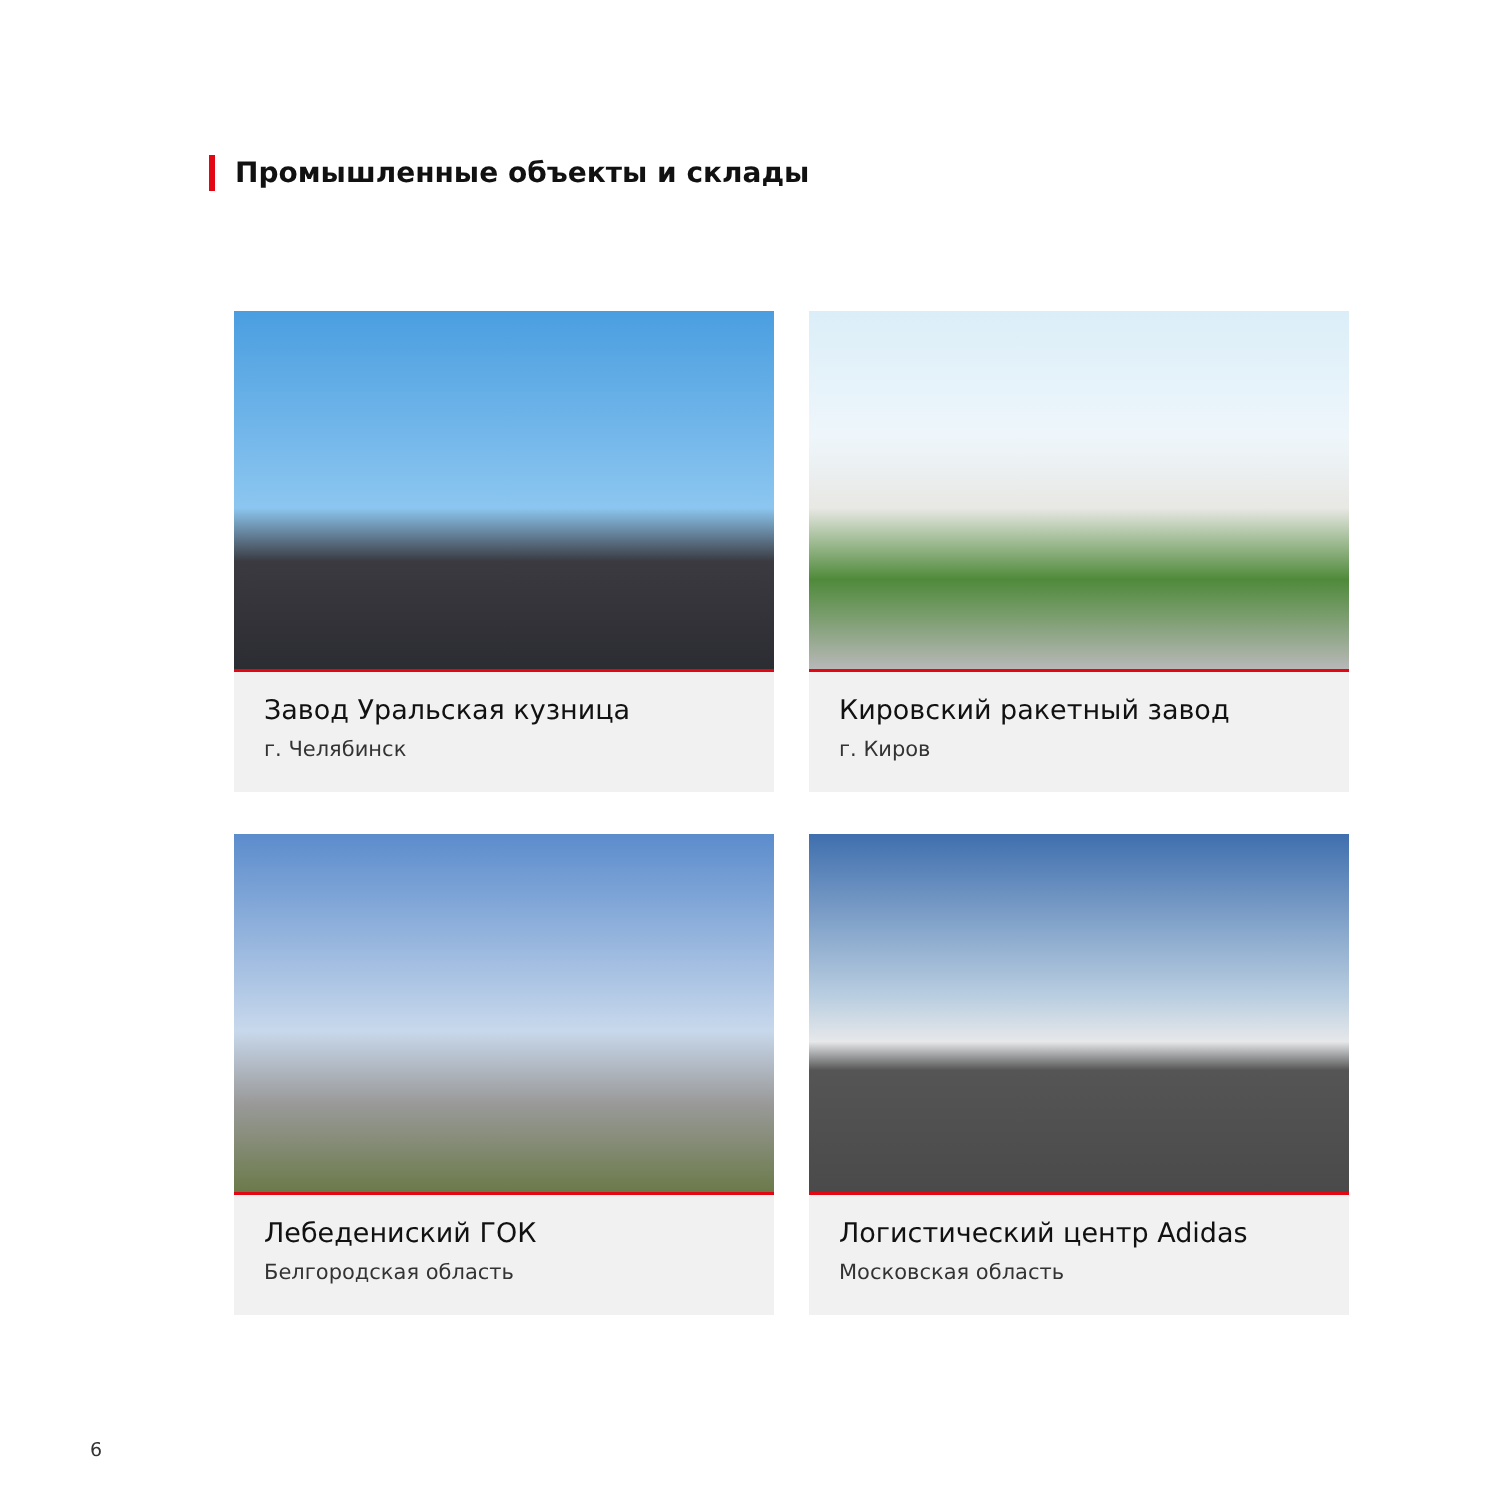Промышленные объекты и склады
Завод Уральская кузница
г. Челябинск
Кировский ракетный завод
г. Киров
Лебедениский ГОК
Белгородская область
Логистический центр Adidas
Московская область
6